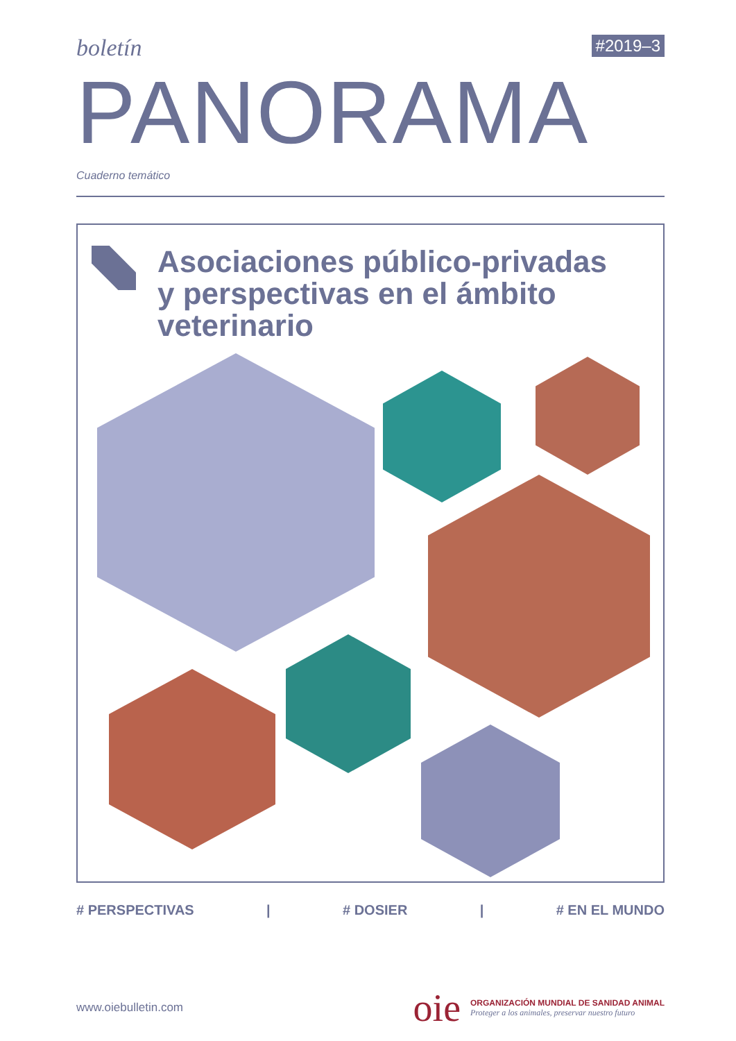boletín #2019–3
PANORAMA
Cuaderno temático
Asociaciones público-privadas
y perspectivas en el ámbito
veterinario
# PERSPECTIVAS | # DOSIER | # EN EL MUNDO
www.oiebulletin.com
oie
ORGANIZACIÓN MUNDIAL DE SANIDAD ANIMAL
Proteger a los animales, preservar nuestro futuro